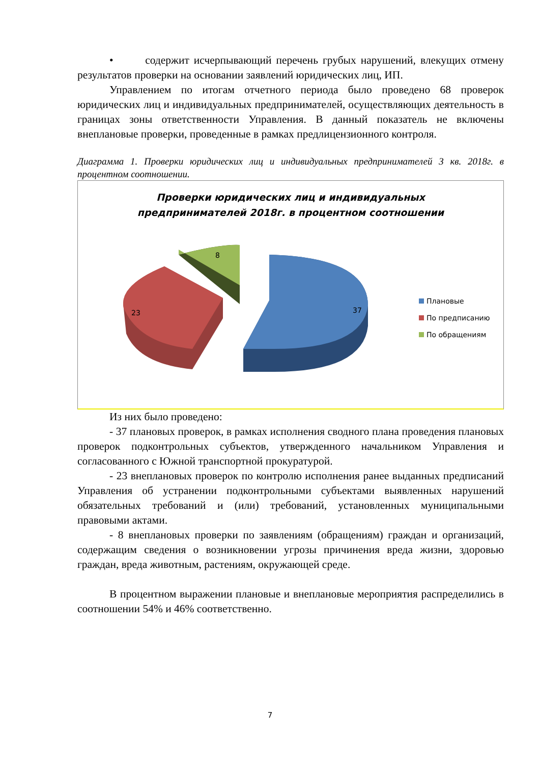• содержит исчерпывающий перечень грубых нарушений, влекущих отмену результатов проверки на основании заявлений юридических лиц, ИП.
Управлением по итогам отчетного периода было проведено 68 проверок юридических лиц и индивидуальных предпринимателей, осуществляющих деятельность в границах зоны ответственности Управления. В данный показатель не включены внеплановые проверки, проведенные в рамках предлицензионного контроля.
Диаграмма 1. Проверки юридических лиц и индивидуальных предпринимателей 3 кв. 2018г. в процентном соотношении.
Проверки юридических лиц и индивидуальных
предпринимателей 2018г. в процентном соотношении
8
23 37
Плановые
По предписанию
По обращениям
Из них было проведено:
- 37 плановых проверок, в рамках исполнения сводного плана проведения плановых проверок подконтрольных субъектов, утвержденного начальником Управления и согласованного с Южной транспортной прокуратурой.
- 23 внеплановых проверок по контролю исполнения ранее выданных предписаний Управления об устранении подконтрольными субъектами выявленных нарушений обязательных требований и (или) требований, установленных муниципальными правовыми актами.
- 8 внеплановых проверки по заявлениям (обращениям) граждан и организаций, содержащим сведения о возникновении угрозы причинения вреда жизни, здоровью граждан, вреда животным, растениям, окружающей среде.
В процентном выражении плановые и внеплановые мероприятия распределились в соотношении 54% и 46% соответственно.
7